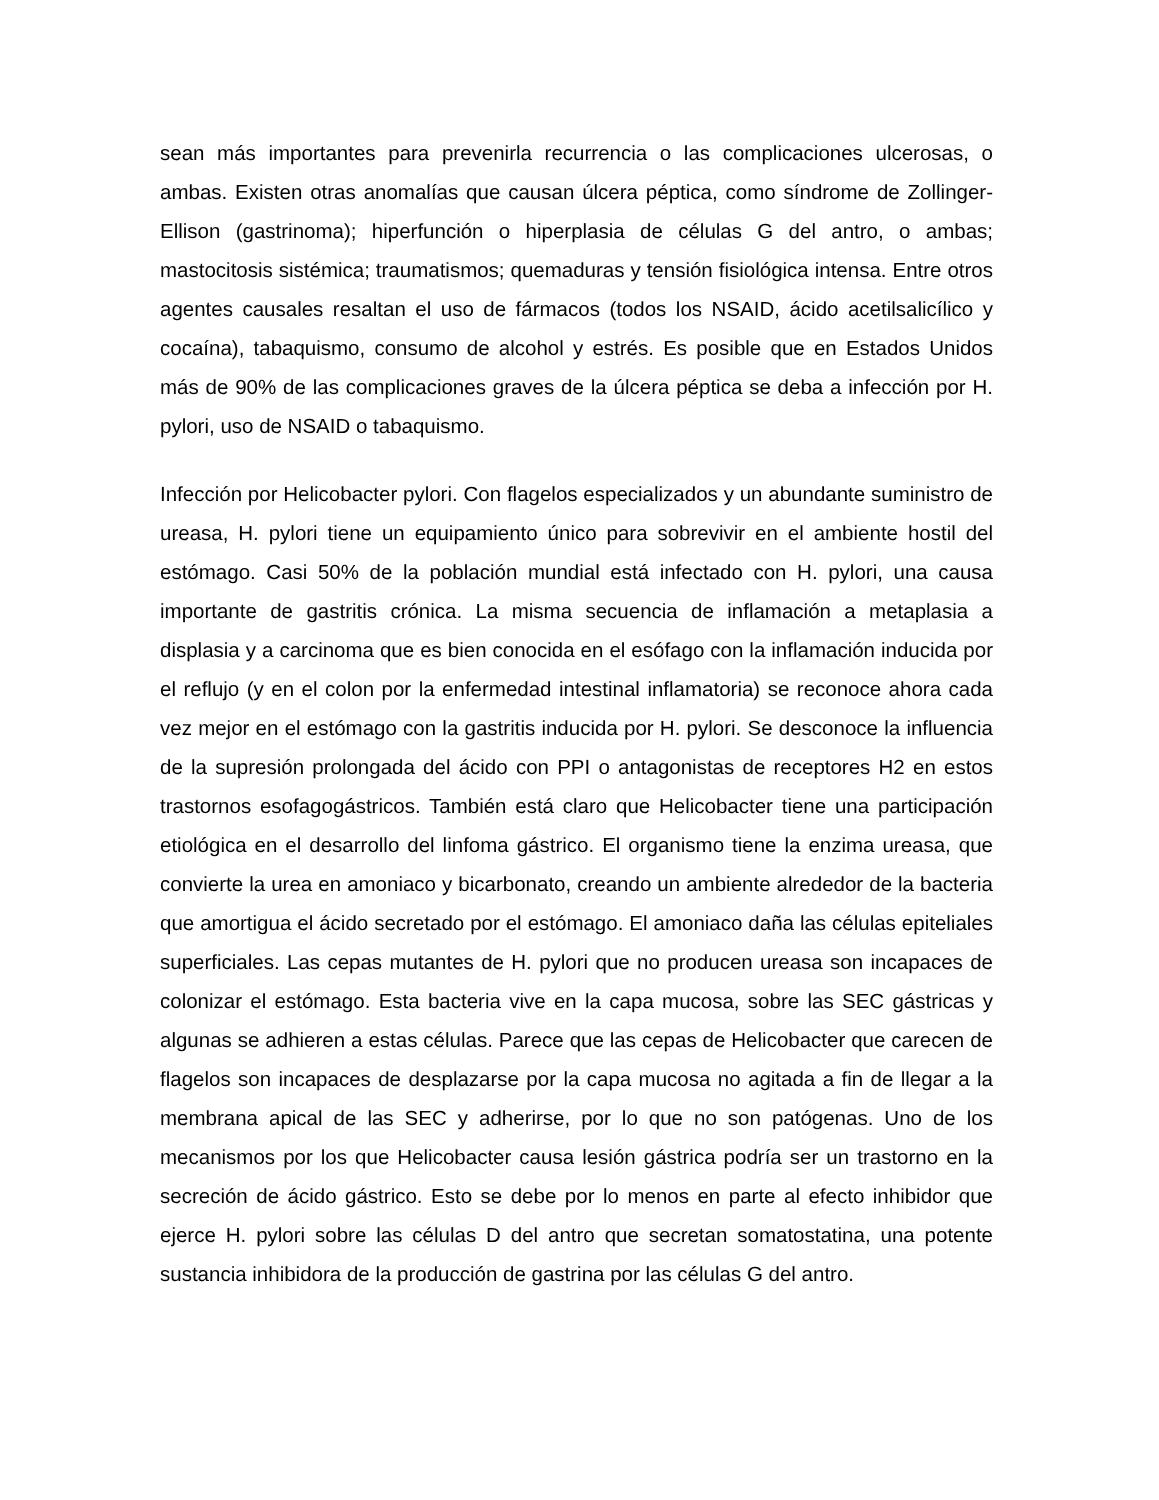sean más importantes para prevenirla recurrencia o las complicaciones ulcerosas, o ambas. Existen otras anomalías que causan úlcera péptica, como síndrome de Zollinger- Ellison (gastrinoma); hiperfunción o hiperplasia de células G del antro, o ambas; mastocitosis sistémica; traumatismos; quemaduras y tensión fisiológica intensa. Entre otros agentes causales resaltan el uso de fármacos (todos los NSAID, ácido acetilsalicílico y cocaína), tabaquismo, consumo de alcohol y estrés. Es posible que en Estados Unidos más de 90% de las complicaciones graves de la úlcera péptica se deba a infección por H. pylori, uso de NSAID o tabaquismo.
Infección por Helicobacter pylori. Con flagelos especializados y un abundante suministro de ureasa, H. pylori tiene un equipamiento único para sobrevivir en el ambiente hostil del estómago. Casi 50% de la población mundial está infectado con H. pylori, una causa importante de gastritis crónica. La misma secuencia de inflamación a metaplasia a displasia y a carcinoma que es bien conocida en el esófago con la inflamación inducida por el reflujo (y en el colon por la enfermedad intestinal inflamatoria) se reconoce ahora cada vez mejor en el estómago con la gastritis inducida por H. pylori. Se desconoce la influencia de la supresión prolongada del ácido con PPI o antagonistas de receptores H2 en estos trastornos esofagogástricos. También está claro que Helicobacter tiene una participación etiológica en el desarrollo del linfoma gástrico. El organismo tiene la enzima ureasa, que convierte la urea en amoniaco y bicarbonato, creando un ambiente alrededor de la bacteria que amortigua el ácido secretado por el estómago. El amoniaco daña las células epiteliales superficiales. Las cepas mutantes de H. pylori que no producen ureasa son incapaces de colonizar el estómago. Esta bacteria vive en la capa mucosa, sobre las SEC gástricas y algunas se adhieren a estas células. Parece que las cepas de Helicobacter que carecen de flagelos son incapaces de desplazarse por la capa mucosa no agitada a fin de llegar a la membrana apical de las SEC y adherirse, por lo que no son patógenas. Uno de los mecanismos por los que Helicobacter causa lesión gástrica podría ser un trastorno en la secreción de ácido gástrico. Esto se debe por lo menos en parte al efecto inhibidor que ejerce H. pylori sobre las células D del antro que secretan somatostatina, una potente sustancia inhibidora de la producción de gastrina por las células G del antro.